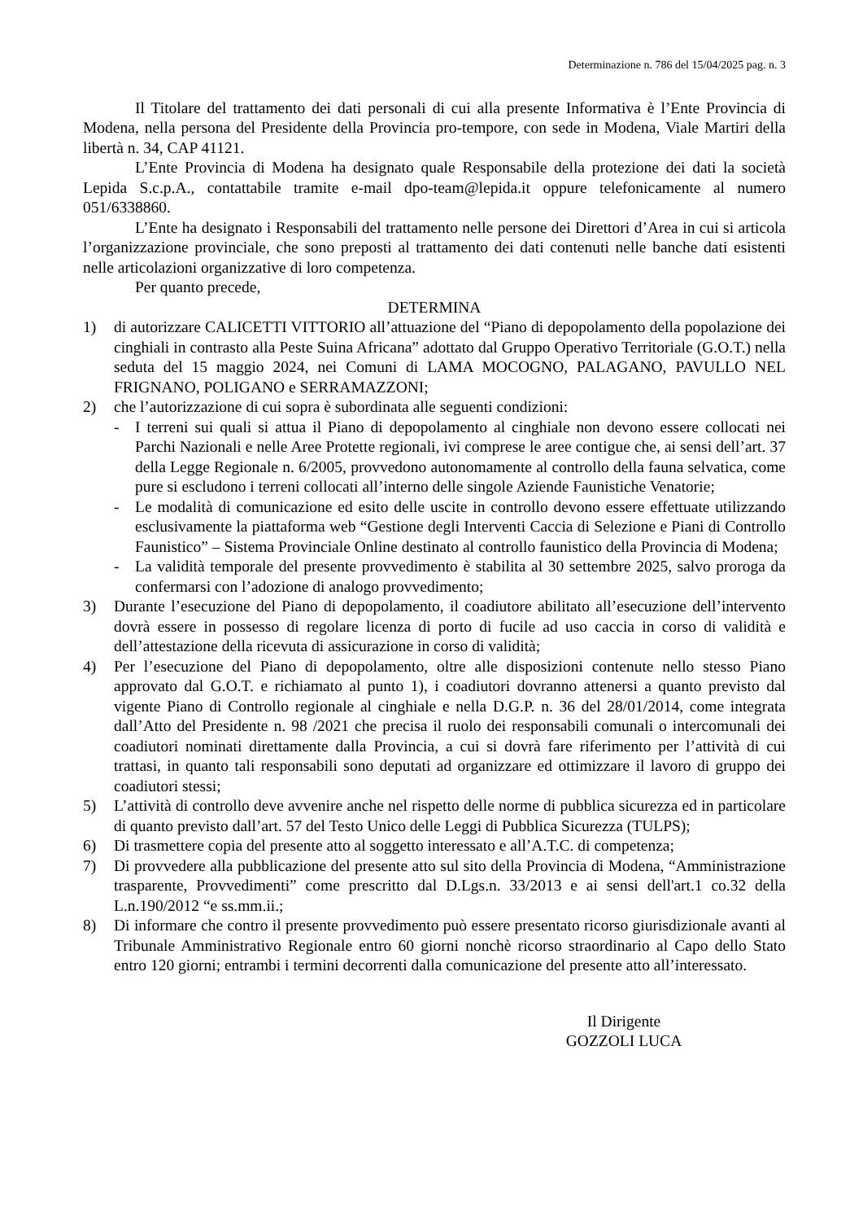Determinazione n. 786 del 15/04/2025 pag. n. 3
Il Titolare del trattamento dei dati personali di cui alla presente Informativa è l’Ente Provincia di Modena, nella persona del Presidente della Provincia pro-tempore, con sede in Modena, Viale Martiri della libertà n. 34, CAP 41121.
L’Ente Provincia di Modena ha designato quale Responsabile della protezione dei dati la società Lepida S.c.p.A., contattabile tramite e-mail dpo-team@lepida.it oppure telefonicamente al numero 051/6338860.
L’Ente ha designato i Responsabili del trattamento nelle persone dei Direttori d’Area in cui si articola l’organizzazione provinciale, che sono preposti al trattamento dei dati contenuti nelle banche dati esistenti nelle articolazioni organizzative di loro competenza.
Per quanto precede,
DETERMINA
1) di autorizzare CALICETTI VITTORIO all’attuazione del “Piano di depopolamento della popolazione dei cinghiali in contrasto alla Peste Suina Africana” adottato dal Gruppo Operativo Territoriale (G.O.T.) nella seduta del 15 maggio 2024, nei Comuni di LAMA MOCOGNO, PALAGANO, PAVULLO NEL FRIGNANO, POLIGANO e SERRAMAZZONI;
2) che l’autorizzazione di cui sopra è subordinata alle seguenti condizioni:
- I terreni sui quali si attua il Piano di depopolamento al cinghiale non devono essere collocati nei Parchi Nazionali e nelle Aree Protette regionali, ivi comprese le aree contigue che, ai sensi dell’art. 37 della Legge Regionale n. 6/2005, provvedono autonomamente al controllo della fauna selvatica, come pure si escludono i terreni collocati all’interno delle singole Aziende Faunistiche Venatorie;
- Le modalità di comunicazione ed esito delle uscite in controllo devono essere effettuate utilizzando esclusivamente la piattaforma web “Gestione degli Interventi Caccia di Selezione e Piani di Controllo Faunistico” – Sistema Provinciale Online destinato al controllo faunistico della Provincia di Modena;
- La validità temporale del presente provvedimento è stabilita al 30 settembre 2025, salvo proroga da confermarsi con l’adozione di analogo provvedimento;
3) Durante l’esecuzione del Piano di depopolamento, il coadiutore abilitato all’esecuzione dell’intervento dovrà essere in possesso di regolare licenza di porto di fucile ad uso caccia in corso di validità e dell’attestazione della ricevuta di assicurazione in corso di validità;
4) Per l’esecuzione del Piano di depopolamento, oltre alle disposizioni contenute nello stesso Piano approvato dal G.O.T. e richiamato al punto 1), i coadiutori dovranno attenersi a quanto previsto dal vigente Piano di Controllo regionale al cinghiale e nella D.G.P. n. 36 del 28/01/2014, come integrata dall’Atto del Presidente n. 98 /2021 che precisa il ruolo dei responsabili comunali o intercomunali dei coadiutori nominati direttamente dalla Provincia, a cui si dovrà fare riferimento per l’attività di cui trattasi, in quanto tali responsabili sono deputati ad organizzare ed ottimizzare il lavoro di gruppo dei coadiutori stessi;
5) L’attività di controllo deve avvenire anche nel rispetto delle norme di pubblica sicurezza ed in particolare di quanto previsto dall’art. 57 del Testo Unico delle Leggi di Pubblica Sicurezza (TULPS);
6) Di trasmettere copia del presente atto al soggetto interessato e all’A.T.C. di competenza;
7) Di provvedere alla pubblicazione del presente atto sul sito della Provincia di Modena, “Amministrazione trasparente, Provvedimenti” come prescritto dal D.Lgs.n. 33/2013 e ai sensi dell'art.1 co.32 della L.n.190/2012 “e ss.mm.ii.;
8) Di informare che contro il presente provvedimento può essere presentato ricorso giurisdizionale avanti al Tribunale Amministrativo Regionale entro 60 giorni nonchè ricorso straordinario al Capo dello Stato entro 120 giorni; entrambi i termini decorrenti dalla comunicazione del presente atto all’interessato.
Il Dirigente
GOZZOLI LUCA